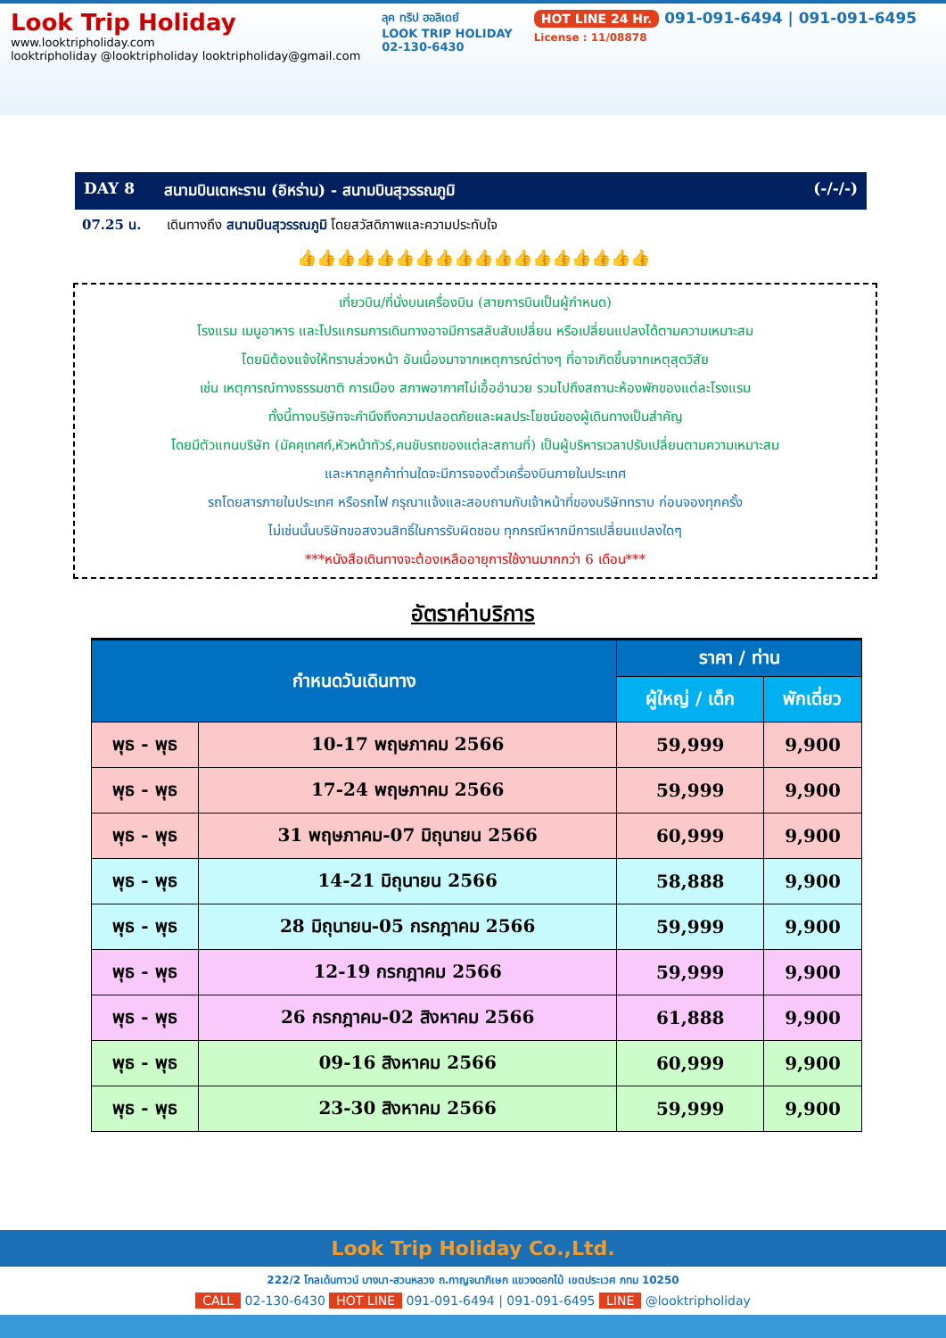Look Trip Holiday
www.looktripholiday.com
looktripholiday @looktripholiday looktripholiday@gmail.com
ลุค ทริป ฮอลิเดย์
LOOK TRIP HOLIDAY
02-130-6430
HOT LINE 24 Hr. 091-091-6494 | 091-091-6495
License : 11/08878
DAY 8 สนามบินเตหะราน (อิหร่าน) - สนามบินสุวรรณภูมิ (-/-/-)
07.25 น. เดินทางถึง สนามบินสุวรรณภูมิ โดยสวัสดิภาพและความประทับใจ
👍👍👍👍👍👍👍👍👍👍👍👍👍👍👍👍👍👍
เที่ยวบิน/ที่นั่งบนเครื่องบิน (สายการบินเป็นผู้กำหนด)
โรงแรม เมนูอาหาร และโปรแกรมการเดินทางอาจมีการสลับสับเปลี่ยน หรือเปลี่ยนแปลงได้ตามความเหมาะสม
โดยมิต้องแจ้งให้ทราบล่วงหน้า อันเนื่องมาจากเหตุการณ์ต่างๆ ที่อาจเกิดขึ้นจากเหตุสุดวิสัย
เช่น เหตุการณ์ทางธรรมชาติ การเมือง สภาพอากาศไม่เอื้ออำนวย รวมไปถึงสถานะห้องพักของแต่ละโรงแรม
ทั้งนี้ทางบริษัทจะคำนึงถึงความปลอดภัยและผลประโยชน์ของผู้เดินทางเป็นสำคัญ
โดยมีตัวแทนบริษัท (มัคคุเทศก์,หัวหน้าทัวร์,คนขับรถของแต่ละสถานที่) เป็นผู้บริหารเวลาปรับเปลี่ยนตามความเหมาะสม
และหากลูกค้าท่านใดจะมีการจองตั๋วเครื่องบินภายในประเทศ
รถโดยสารภายในประเทศ หรือรถไฟ กรุณาแจ้งและสอบถามกับเจ้าหน้าที่ของบริษัททราบ ก่อนจองทุกครั้ง
ไม่เช่นนั้นบริษัทขอสงวนสิทธิ์ในการรับผิดชอบ ทุกกรณีหากมีการเปลี่ยนแปลงใดๆ
***หนังสือเดินทางจะต้องเหลืออายุการใช้งานมากกว่า 6 เดือน***
อัตราค่าบริการ
| กำหนดวันเดินทาง | | ราคา / ท่าน | |
| --- | --- | --- | --- |
| | | ผู้ใหญ่ / เด็ก | พักเดี่ยว |
| พุธ - พุธ | 10-17 พฤษภาคม 2566 | 59,999 | 9,900 |
| พุธ - พุธ | 17-24 พฤษภาคม 2566 | 59,999 | 9,900 |
| พุธ - พุธ | 31 พฤษภาคม-07 มิถุนายน 2566 | 60,999 | 9,900 |
| พุธ - พุธ | 14-21 มิถุนายน 2566 | 58,888 | 9,900 |
| พุธ - พุธ | 28 มิถุนายน-05 กรกฎาคม 2566 | 59,999 | 9,900 |
| พุธ - พุธ | 12-19 กรกฎาคม 2566 | 59,999 | 9,900 |
| พุธ - พุธ | 26 กรกฎาคม-02 สิงหาคม 2566 | 61,888 | 9,900 |
| พุธ - พุธ | 09-16 สิงหาคม 2566 | 60,999 | 9,900 |
| พุธ - พุธ | 23-30 สิงหาคม 2566 | 59,999 | 9,900 |
Look Trip Holiday Co.,Ltd.
222/2 โกลเด้นทาวน์ บางนา-สวนหลวง ถ.กาญจนาภิเษก แขวงดอกไม้ เขตประเวศ กทม 10250
CALL 02-130-6430 HOT LINE 091-091-6494 | 091-091-6495 LINE @looktripholiday